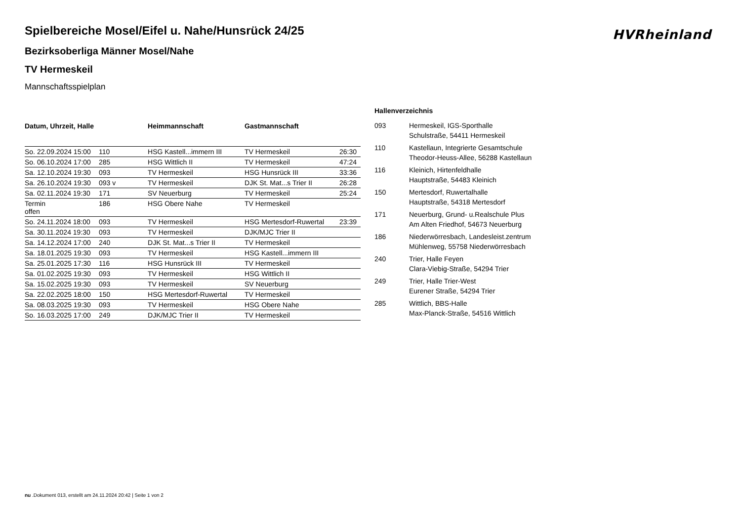HVRheinland
Spielbereiche Mosel/Eifel u. Nahe/Hunsrück 24/25
Bezirksoberliga Männer Mosel/Nahe
TV Hermeskeil
Mannschaftsspielplan
| Datum, Uhrzeit, Halle | | Heimmannschaft | Gastmannschaft | |
| --- | --- | --- | --- | --- |
| So. 22.09.2024 15:00 | 110 | HSG Kastell...immern III | TV Hermeskeil | 26:30 |
| So. 06.10.2024 17:00 | 285 | HSG Wittlich II | TV Hermeskeil | 47:24 |
| Sa. 12.10.2024 19:30 | 093 | TV Hermeskeil | HSG Hunsrück III | 33:36 |
| Sa. 26.10.2024 19:30 | 093 v | TV Hermeskeil | DJK St. Mat...s Trier II | 26:28 |
| Sa. 02.11.2024 19:30 | 171 | SV Neuerburg | TV Hermeskeil | 25:24 |
| Termin offen | 186 | HSG Obere Nahe | TV Hermeskeil | |
| So. 24.11.2024 18:00 | 093 | TV Hermeskeil | HSG Mertesdorf-Ruwertal | 23:39 |
| Sa. 30.11.2024 19:30 | 093 | TV Hermeskeil | DJK/MJC Trier II | |
| Sa. 14.12.2024 17:00 | 240 | DJK St. Mat...s Trier II | TV Hermeskeil | |
| Sa. 18.01.2025 19:30 | 093 | TV Hermeskeil | HSG Kastell...immern III | |
| Sa. 25.01.2025 17:30 | 116 | HSG Hunsrück III | TV Hermeskeil | |
| Sa. 01.02.2025 19:30 | 093 | TV Hermeskeil | HSG Wittlich II | |
| Sa. 15.02.2025 19:30 | 093 | TV Hermeskeil | SV Neuerburg | |
| Sa. 22.02.2025 18:00 | 150 | HSG Mertesdorf-Ruwertal | TV Hermeskeil | |
| Sa. 08.03.2025 19:30 | 093 | TV Hermeskeil | HSG Obere Nahe | |
| So. 16.03.2025 17:00 | 249 | DJK/MJC Trier II | TV Hermeskeil | |
Hallenverzeichnis
| 093 | Hermeskeil, IGS-Sporthalle |
| | Schulstraße, 54411 Hermeskeil |
| 110 | Kastellaun, Integrierte Gesamtschule |
| | Theodor-Heuss-Allee, 56288 Kastellaun |
| 116 | Kleinich, Hirtenfeldhalle |
| | Hauptstraße, 54483 Kleinich |
| 150 | Mertesdorf, Ruwertalhalle |
| | Hauptstraße, 54318 Mertesdorf |
| 171 | Neuerburg, Grund- u.Realschule Plus |
| | Am Alten Friedhof, 54673 Neuerburg |
| 186 | Niederwörresbach, Landesleist.zentrum |
| | Mühlenweg, 55758 Niederwörresbach |
| 240 | Trier, Halle Feyen |
| | Clara-Viebig-Straße, 54294 Trier |
| 249 | Trier, Halle Trier-West |
| | Eurener Straße, 54294 Trier |
| 285 | Wittlich, BBS-Halle |
| | Max-Planck-Straße, 54516 Wittlich |
nu .Dokument 013, erstellt am 24.11.2024 20:42 | Seite 1 von 2